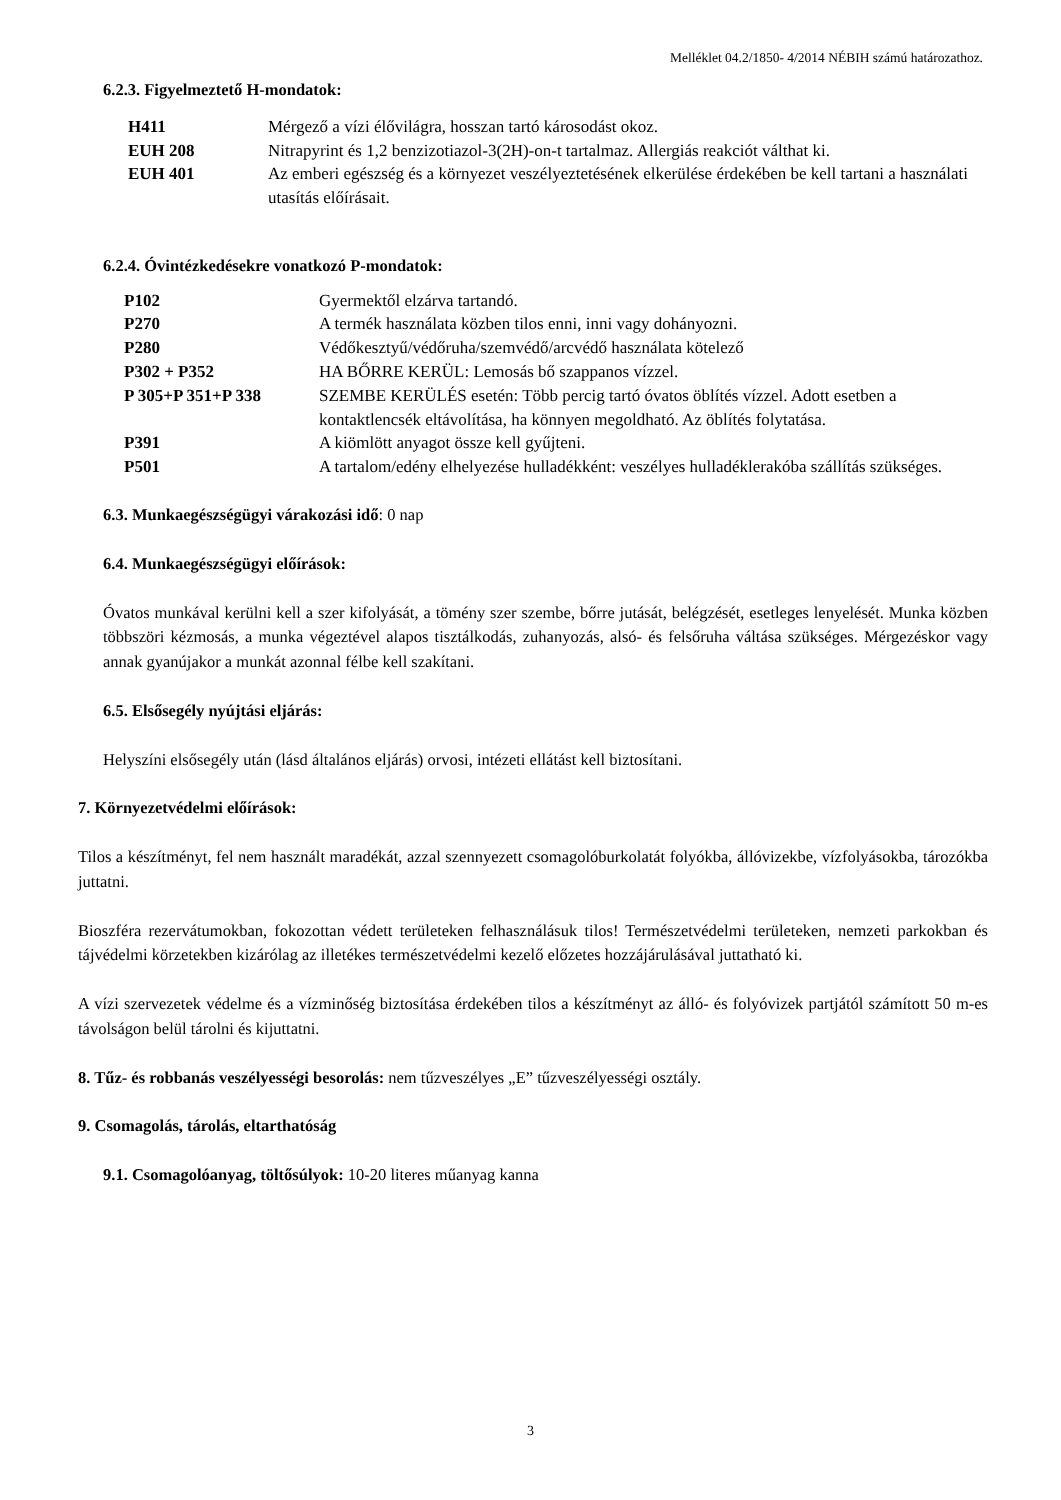Melléklet 04.2/1850- 4/2014 NÉBIH számú határozathoz.
6.2.3. Figyelmeztető H-mondatok:
| H411 | Mérgező a vízi élővilágra, hosszan tartó károsodást okoz. |
| EUH 208 | Nitrapyrint és 1,2 benzizotiazol-3(2H)-on-t tartalmaz. Allergiás reakciót válthat ki. |
| EUH 401 | Az emberi egészség és a környezet veszélyeztetésének elkerülése érdekében be kell tartani a használati utasítás előírásait. |
6.2.4. Óvintézkedésekre vonatkozó P-mondatok:
| P102 | Gyermektől elzárva tartandó. |
| P270 | A termék használata közben tilos enni, inni vagy dohányozni. |
| P280 | Védőkesztyű/védőruha/szemvédő/arcvédő használata kötelező |
| P302 + P352 | HA BŐRRE KERÜL: Lemosás bő szappanos vízzel. |
| P 305+P 351+P 338 | SZEMBE KERÜLÉS esetén: Több percig tartó óvatos öblítés vízzel. Adott esetben a kontaktlencsék eltávolítása, ha könnyen megoldható. Az öblítés folytatása. |
| P391 | A kiömlött anyagot össze kell gyűjteni. |
| P501 | A tartalom/edény elhelyezése hulladékként: veszélyes hulladéklerakóba szállítás szükséges. |
6.3. Munkaegészségügyi várakozási idő: 0 nap
6.4. Munkaegészségügyi előírások:
Óvatos munkával kerülni kell a szer kifolyását, a tömény szer szembe, bőrre jutását, belégzését, esetleges lenyelését. Munka közben többszöri kézmosás, a munka végeztével alapos tisztálkodás, zuhanyozás, alsó- és felsőruha váltása szükséges. Mérgezéskor vagy annak gyanújakor a munkát azonnal félbe kell szakítani.
6.5. Elsősegély nyújtási eljárás:
Helyszíni elsősegély után (lásd általános eljárás) orvosi, intézeti ellátást kell biztosítani.
7. Környezetvédelmi előírások:
Tilos a készítményt, fel nem használt maradékát, azzal szennyezett csomagolóburkolatát folyókba, állóvizekbe, vízfolyásokba, tározókba juttatni.
Bioszféra rezervátumokban, fokozottan védett területeken felhasználásuk tilos! Természetvédelmi területeken, nemzeti parkokban és tájvédelmi körzetekben kizárólag az illetékes természetvédelmi kezelő előzetes hozzájárulásával juttatható ki.
A vízi szervezetek védelme és a vízminőség biztosítása érdekében tilos a készítményt az álló- és folyóvizek partjától számított 50 m-es távolságon belül tárolni és kijuttatni.
8. Tűz- és robbanás veszélyességi besorolás: nem tűzveszélyes „E” tűzveszélyességi osztály.
9. Csomagolás, tárolás, eltarthatóság
9.1. Csomagolóanyag, töltősúlyok: 10-20 literes műanyag kanna
3